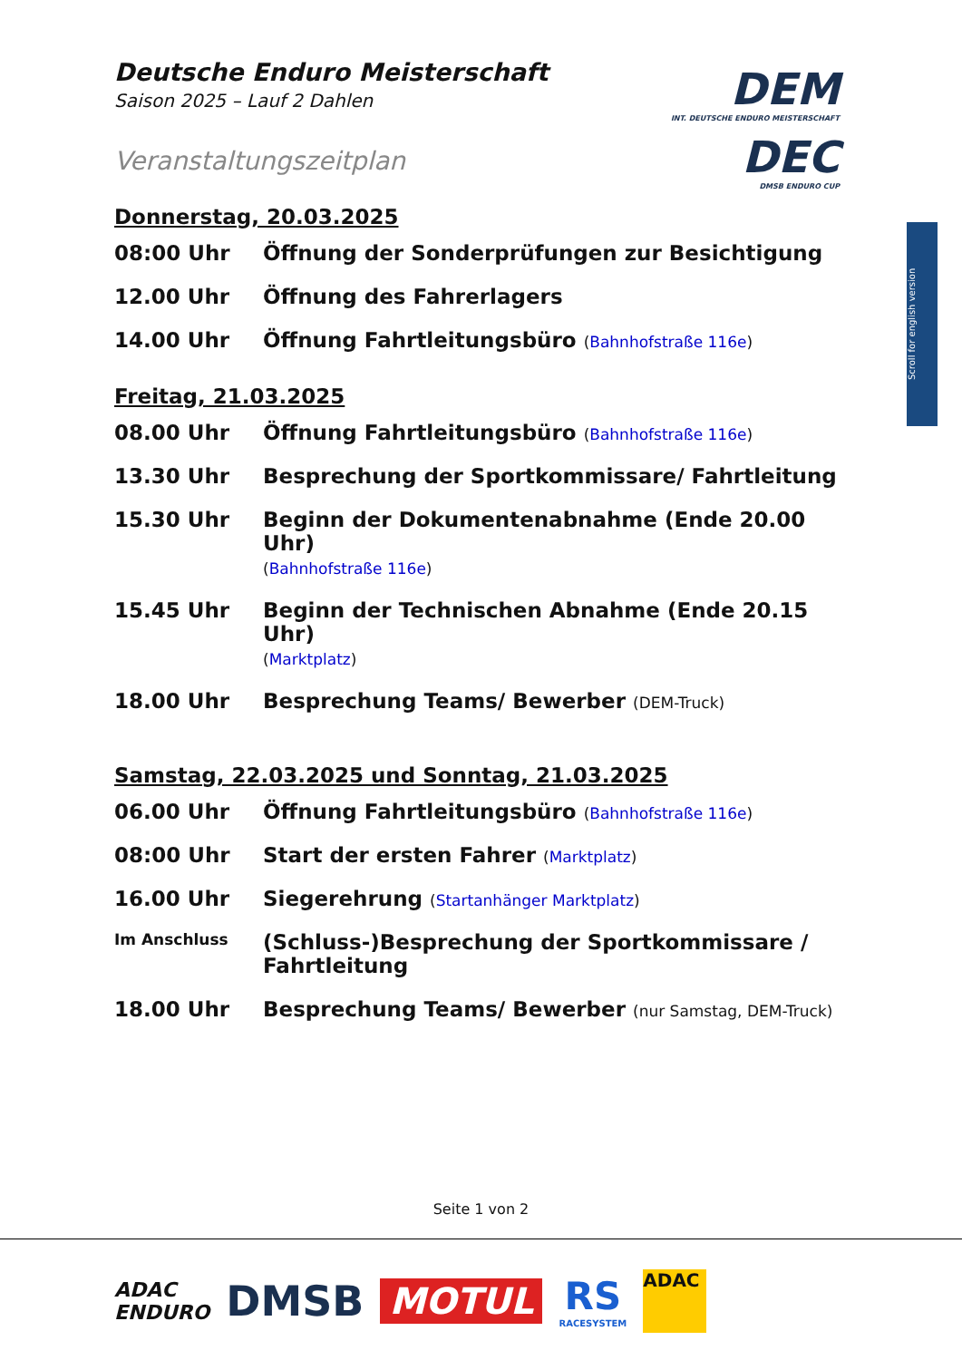DEM
INT. DEUTSCHE ENDURO MEISTERSCHAFT
DEC
DMSB ENDURO CUP
Scroll for english version
Deutsche Enduro Meisterschaft
Saison 2025 – Lauf 2 Dahlen
Veranstaltungszeitplan
Donnerstag, 20.03.2025
08:00 Uhr Öffnung der Sonderprüfungen zur Besichtigung
12.00 Uhr Öffnung des Fahrerlagers
14.00 Uhr Öffnung Fahrtleitungsbüro (Bahnhofstraße 116e)
Freitag, 21.03.2025
08.00 Uhr Öffnung Fahrtleitungsbüro (Bahnhofstraße 116e)
13.30 Uhr Besprechung der Sportkommissare/ Fahrtleitung
15.30 Uhr Beginn der Dokumentenabnahme (Ende 20.00 Uhr)
(Bahnhofstraße 116e)
15.45 Uhr Beginn der Technischen Abnahme (Ende 20.15 Uhr)
(Marktplatz)
18.00 Uhr Besprechung Teams/ Bewerber (DEM-Truck)
Samstag, 22.03.2025 und Sonntag, 21.03.2025
06.00 Uhr Öffnung Fahrtleitungsbüro (Bahnhofstraße 116e)
08:00 Uhr Start der ersten Fahrer (Marktplatz)
16.00 Uhr Siegerehrung (Startanhänger Marktplatz)
Im Anschluss
(Schluss-)Besprechung der Sportkommissare /
Fahrtleitung
18.00 Uhr Besprechung Teams/ Bewerber (nur Samstag, DEM-Truck)
Seite 1 von 2
ADAC
ENDURO
DMSB
MOTUL
RS
RACESYSTEM
ADAC